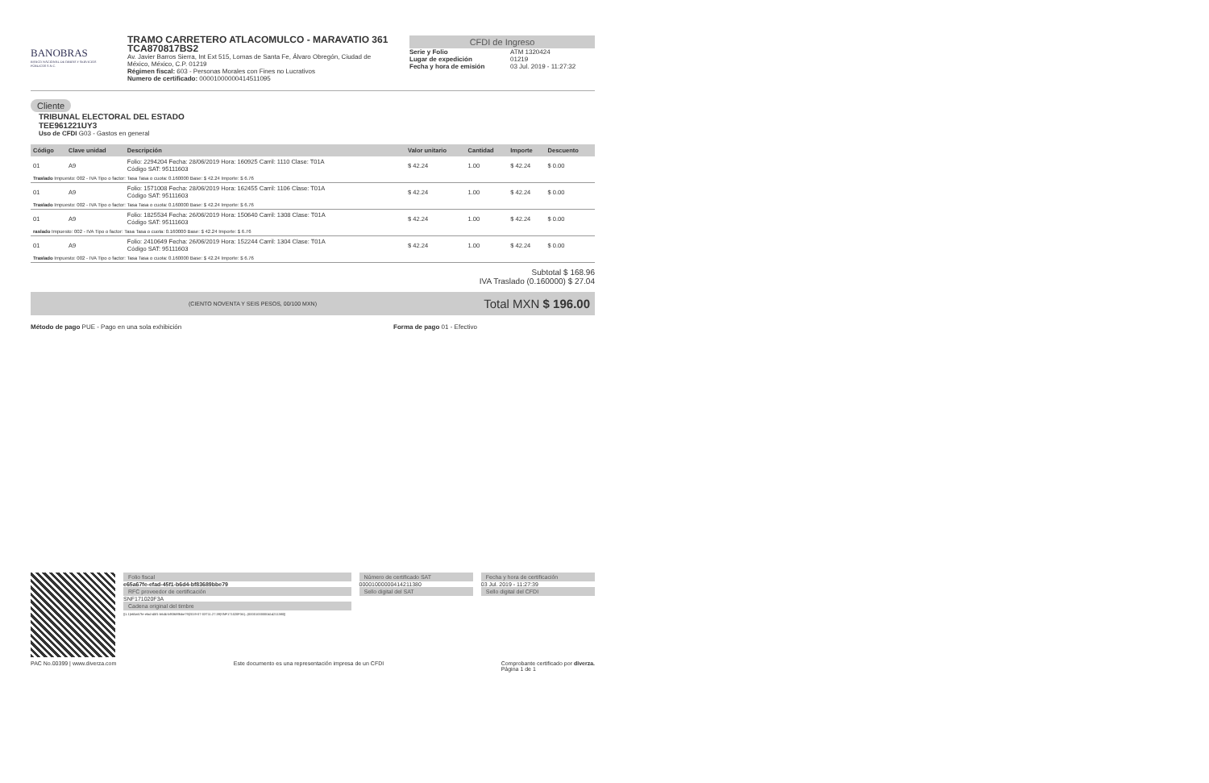BANOBRAS
BANCO NACIONAL DE OBRAS Y SERVICIOS PÚBLICOS S.N.C.
TRAMO CARRETERO ATLACOMULCO - MARAVATIO 361
TCA870817BS2
Av. Javier Barros Sierra, Int Ext 515, Lomas de Santa Fe, Álvaro Obregón, Ciudad de México, México, C.P. 01219
Régimen fiscal: 603 - Personas Morales con Fines no Lucrativos
Numero de certificado: 00001000000414511095
CFDI de Ingreso
Serie y Folio ATM 1320424
Lugar de expedición 01219
Fecha y hora de emisión 03 Jul. 2019 - 11:27:32
Cliente
TRIBUNAL ELECTORAL DEL ESTADO
TEE961221UY3
Uso de CFDI G03 - Gastos en general
| Código | Clave unidad | Descripción | Valor unitario | Cantidad | Importe | Descuento |
| --- | --- | --- | --- | --- | --- | --- |
| 01 | A9 | Folio: 2294204 Fecha: 28/06/2019 Hora: 160925 Carril: 1110 Clase: T01A Código SAT: 95111603 | $ 42.24 | 1.00 | $ 42.24 | $ 0.00 |
| Traslado Impuesto: 002 - IVA Tipo o factor: Tasa Tasa o cuota: 0.160000 Base: $ 42.24 Importe: $ 6.76 | | | | | | |
| 01 | A9 | Folio: 1571008 Fecha: 28/06/2019 Hora: 162455 Carril: 1106 Clase: T01A Código SAT: 95111603 | $ 42.24 | 1.00 | $ 42.24 | $ 0.00 |
| Traslado Impuesto: 002 - IVA Tipo o factor: Tasa Tasa o cuota: 0.160000 Base: $ 42.24 Importe: $ 6.76 | | | | | | |
| 01 | A9 | Folio: 1825534 Fecha: 26/06/2019 Hora: 150640 Carril: 1308 Clase: T01A Código SAT: 95111603 | $ 42.24 | 1.00 | $ 42.24 | $ 0.00 |
| raslado Impuesto: 002 - IVA Tipo o factor: Tasa Tasa o cuota: 0.160000 Base: $ 42.24 Importe: $ 6.76 | | | | | | |
| 01 | A9 | Folio: 2410649 Fecha: 26/06/2019 Hora: 152244 Carril: 1304 Clase: T01A Código SAT: 95111603 | $ 42.24 | 1.00 | $ 42.24 | $ 0.00 |
| Traslado Impuesto: 002 - IVA Tipo o factor: Tasa Tasa o cuota: 0.160000 Base: $ 42.24 Importe: $ 6.76 | | | | | | |
Subtotal $ 168.96
IVA Traslado (0.160000) $ 27.04
(CIENTO NOVENTA Y SEIS PESOS, 00/100 MXN) Total MXN $ 196.00
Método de pago PUE - Pago en una sola exhibición Forma de pago 01 - Efectivo
Folio fiscal
e65a67fe-efad-45f1-b6d4-bf83689bbe79
RFC proveedor de certificación
SNF171020F3A
Cadena original del timbre
||1.1|e65a67fe-efad-45f1-b6d4-bf83689bbe79|2019-07-03T11:27:39|SNF171020F3A|...|00001000000414211380||
Número de certificado SAT
00001000000414211380
Sello digital del SAT
Fecha y hora de certificación
03 Jul. 2019 - 11:27:39
Sello digital del CFDI
PAC No.00399 | www.diverza.com Este documento es una representación impresa de un CFDI Comprobante certificado por diverza.
Página 1 de 1